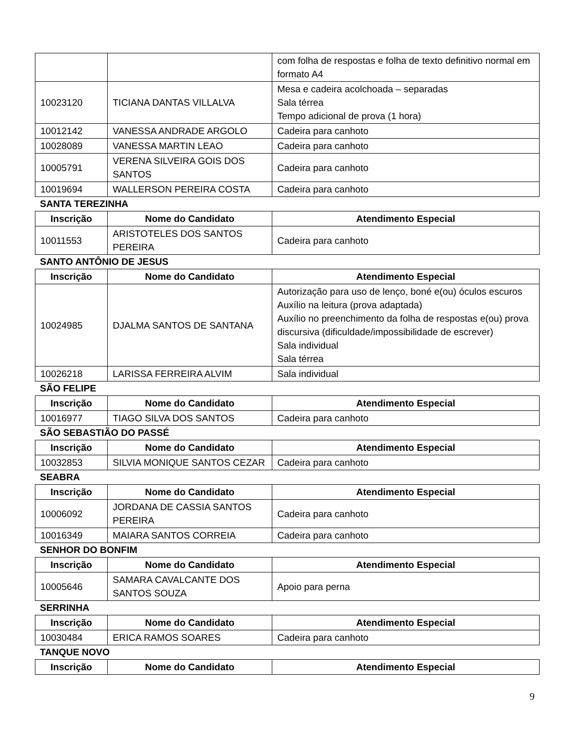| | | com folha de respostas e folha de texto definitivo normal em formato A4 |
| 10023120 | TICIANA DANTAS VILLALVA | Mesa e cadeira acolchoada – separadas Sala térrea Tempo adicional de prova (1 hora) |
| 10012142 | VANESSA ANDRADE ARGOLO | Cadeira para canhoto |
| 10028089 | VANESSA MARTIN LEAO | Cadeira para canhoto |
| 10005791 | VERENA SILVEIRA GOIS DOS SANTOS | Cadeira para canhoto |
| 10019694 | WALLERSON PEREIRA COSTA | Cadeira para canhoto |
SANTA TEREZINHA
| Inscrição | Nome do Candidato | Atendimento Especial |
| --- | --- | --- |
| 10011553 | ARISTOTELES DOS SANTOS PEREIRA | Cadeira para canhoto |
SANTO ANTÔNIO DE JESUS
| Inscrição | Nome do Candidato | Atendimento Especial |
| --- | --- | --- |
| 10024985 | DJALMA SANTOS DE SANTANA | Autorização para uso de lenço, boné e(ou) óculos escuros Auxílio na leitura (prova adaptada) Auxílio no preenchimento da folha de respostas e(ou) prova discursiva (dificuldade/impossibilidade de escrever) Sala individual Sala térrea |
| 10026218 | LARISSA FERREIRA ALVIM | Sala individual |
SÃO FELIPE
| Inscrição | Nome do Candidato | Atendimento Especial |
| --- | --- | --- |
| 10016977 | TIAGO SILVA DOS SANTOS | Cadeira para canhoto |
SÃO SEBASTIÃO DO PASSÉ
| Inscrição | Nome do Candidato | Atendimento Especial |
| --- | --- | --- |
| 10032853 | SILVIA MONIQUE SANTOS CEZAR | Cadeira para canhoto |
SEABRA
| Inscrição | Nome do Candidato | Atendimento Especial |
| --- | --- | --- |
| 10006092 | JORDANA DE CASSIA SANTOS PEREIRA | Cadeira para canhoto |
| 10016349 | MAIARA SANTOS CORREIA | Cadeira para canhoto |
SENHOR DO BONFIM
| Inscrição | Nome do Candidato | Atendimento Especial |
| --- | --- | --- |
| 10005646 | SAMARA CAVALCANTE DOS SANTOS SOUZA | Apoio para perna |
SERRINHA
| Inscrição | Nome do Candidato | Atendimento Especial |
| --- | --- | --- |
| 10030484 | ERICA RAMOS SOARES | Cadeira para canhoto |
TANQUE NOVO
| Inscrição | Nome do Candidato | Atendimento Especial |
| --- | --- | --- |
9